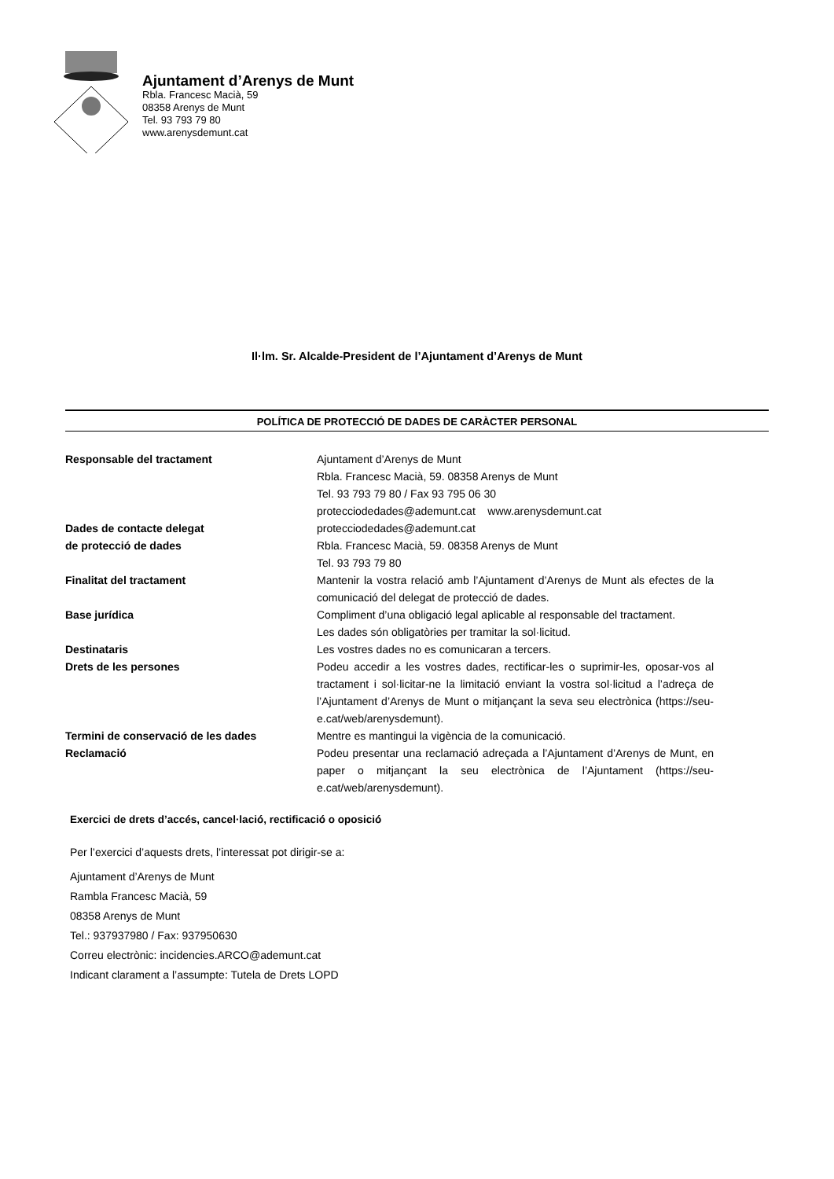Ajuntament d’Arenys de Munt
Rbla. Francesc Macià, 59
08358 Arenys de Munt
Tel. 93 793 79 80
www.arenysdemunt.cat
Il·lm. Sr. Alcalde-President de l’Ajuntament d’Arenys de Munt
POLÍTICA DE PROTECCIÓ DE DADES DE CARÀCTER PERSONAL
| Responsable del tractament | Ajuntament d’Arenys de Munt Rbla. Francesc Macià, 59. 08358 Arenys de Munt Tel. 93 793 79 80 / Fax 93 795 06 30 protecciodedades@ademunt.cat www.arenysdemunt.cat |
| Dades de contacte delegat de protecció de dades | protecciodedades@ademunt.cat Rbla. Francesc Macià, 59. 08358 Arenys de Munt Tel. 93 793 79 80 |
| Finalitat del tractament | Mantenir la vostra relació amb l’Ajuntament d’Arenys de Munt als efectes de la comunicació del delegat de protecció de dades. |
| Base jurídica | Compliment d’una obligació legal aplicable al responsable del tractament. Les dades són obligatòries per tramitar la sol·licitud. |
| Destinataris | Les vostres dades no es comunicaran a tercers. |
| Drets de les persones | Podeu accedir a les vostres dades, rectificar-les o suprimir-les, oposar-vos al tractament i sol·licitar-ne la limitació enviant la vostra sol·licitud a l’adreça de l’Ajuntament d’Arenys de Munt o mitjançant la seva seu electrònica (https://seu-e.cat/web/arenysdemunt). |
| Termini de conservació de les dades | Mentre es mantingui la vigència de la comunicació. |
| Reclamació | Podeu presentar una reclamació adreçada a l’Ajuntament d’Arenys de Munt, en paper o mitjançant la seu electrònica de l’Ajuntament (https://seu-e.cat/web/arenysdemunt). |
Exercici de drets d’accés, cancel·lació, rectificació o oposició
Per l’exercici d’aquests drets, l’interessat pot dirigir-se a:
Ajuntament d’Arenys de Munt
Rambla Francesc Macià, 59
08358 Arenys de Munt
Tel.: 937937980 / Fax: 937950630
Correu electrònic: incidencies.ARCO@ademunt.cat
Indicant clarament a l’assumpte: Tutela de Drets LOPD